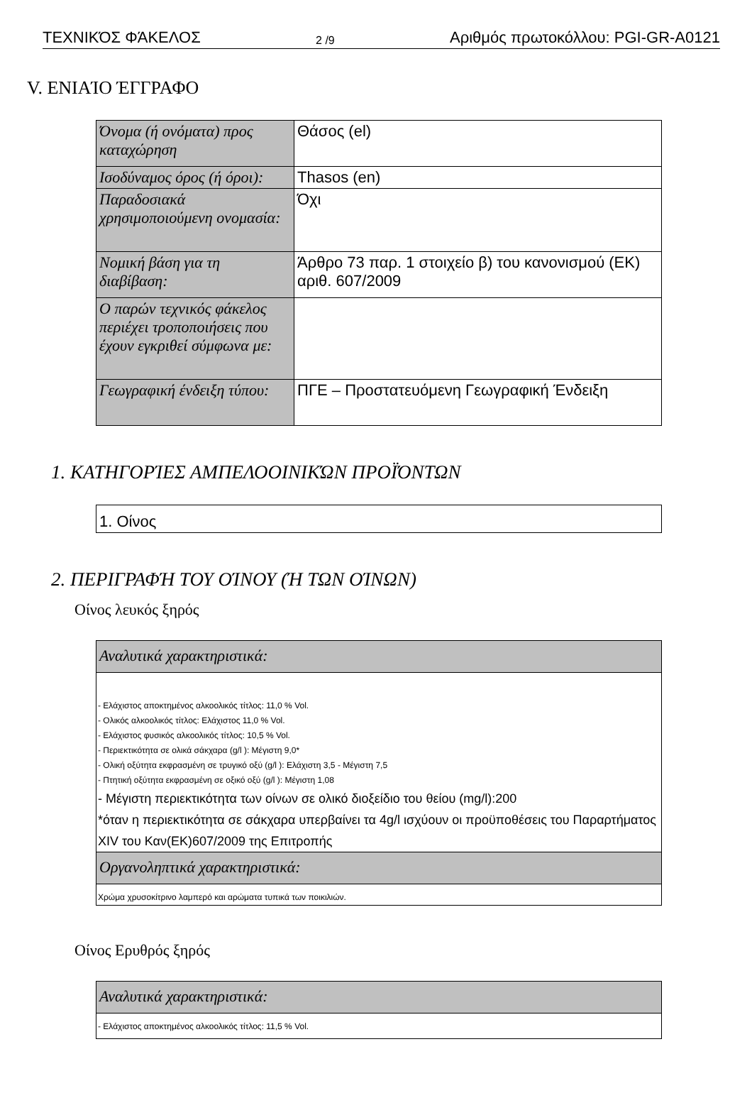ΤΕΧΝΙΚΌΣ ΦΆΚΕΛΟΣ 2 /9 Αριθμός πρωτοκόλλου: PGI-GR-A0121
V. ΕΝΙΑΊΟ ΈΓΓΡΑΦΟ
| Όνομα (ή ονόματα) προς καταχώρηση | Θάσος (el) |
| Ισοδύναμος όρος (ή όροι): | Thasos (en) |
| Παραδοσιακά χρησιμοποιούμενη ονομασία: | Όχι |
| Νομική βάση για τη διαβίβαση: | Άρθρο 73 παρ. 1 στοιχείο β) του κανονισμού (ΕΚ) αριθ. 607/2009 |
| Ο παρών τεχνικός φάκελος περιέχει τροποποιήσεις που έχουν εγκριθεί σύμφωνα με: | |
| Γεωγραφική ένδειξη τύπου: | ΠΓΕ – Προστατευόμενη Γεωγραφική Ένδειξη |
1. ΚΑΤΗΓΟΡΊΕΣ ΑΜΠΕΛΟΟΙΝΙΚΏΝ ΠΡΟΪΌΝΤΩΝ
| 1. Οίνος |
2. ΠΕΡΙΓΡΑΦΉ ΤΟΥ ΟΊΝΟΥ (Ή ΤΩΝ ΟΊΝΩΝ)
Οίνος λευκός ξηρός
| Αναλυτικά χαρακτηριστικά: |
| - Ελάχιστος αποκτημένος αλκοολικός τίτλος: 11,0 % Vol. - Ολικός αλκοολικός τίτλος: Ελάχιστος 11,0 % Vol. - Ελάχιστος φυσικός αλκοολικός τίτλος: 10,5 % Vol. - Περιεκτικότητα σε ολικά σάκχαρα (g/l ): Μέγιστη 9,0* - Ολική οξύτητα εκφρασμένη σε τρυγικό οξύ (g/l ): Ελάχιστη 3,5 - Μέγιστη 7,5 - Πτητική οξύτητα εκφρασμένη σε οξικό οξύ (g/l ): Μέγιστη 1,08 - Μέγιστη περιεκτικότητα των οίνων σε ολικό διοξείδιο του θείου (mg/l):200 *όταν η περιεκτικότητα σε σάκχαρα υπερβαίνει τα 4g/l ισχύουν οι προϋποθέσεις του Παραρτήματος XIV του Καν(ΕΚ)607/2009 της Επιτροπής |
| Οργανοληπτικά χαρακτηριστικά: |
| Χρώμα χρυσοκίτρινο λαμπερό και αρώματα τυπικά των ποικιλιών. |
Οίνος Ερυθρός ξηρός
| Αναλυτικά χαρακτηριστικά: |
| - Ελάχιστος αποκτημένος αλκοολικός τίτλος: 11,5 % Vol. |